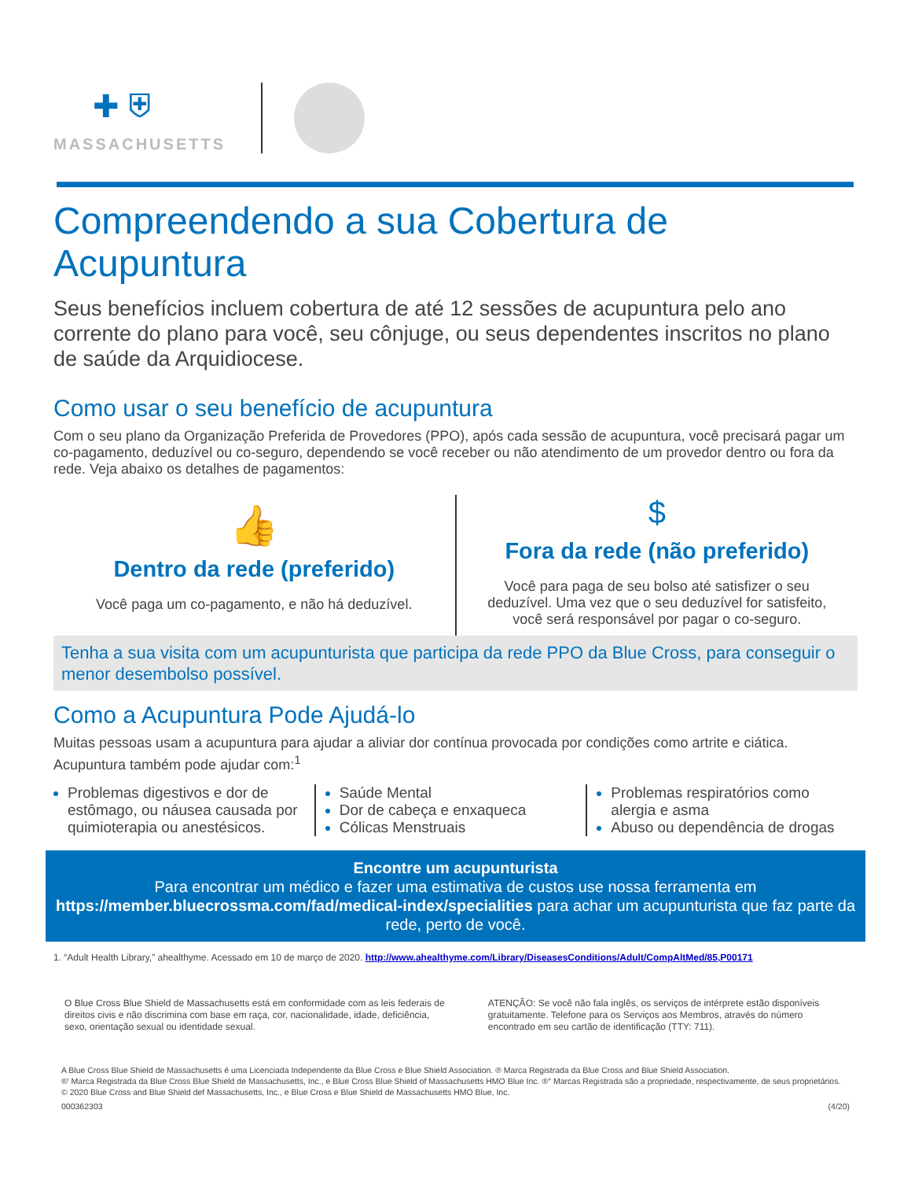✚ ⛨
MASSACHUSETTS
Compreendendo a sua Cobertura de Acupuntura
Seus benefícios incluem cobertura de até 12 sessões de acupuntura pelo ano corrente do plano para você, seu cônjuge, ou seus dependentes inscritos no plano de saúde da Arquidiocese.
Como usar o seu benefício de acupuntura
Com o seu plano da Organização Preferida de Provedores (PPO), após cada sessão de acupuntura, você precisará pagar um co-pagamento, deduzível ou co-seguro, dependendo se você receber ou não atendimento de um provedor dentro ou fora da rede. Veja abaixo os detalhes de pagamentos:
👍
Dentro da rede (preferido)
Você paga um co-pagamento, e não há deduzível.
$
Fora da rede (não preferido)
Você para paga de seu bolso até satisfizer o seu deduzível. Uma vez que o seu deduzível for satisfeito, você será responsável por pagar o co-seguro.
Tenha a sua visita com um acupunturista que participa da rede PPO da Blue Cross, para conseguir o menor desembolso possível.
Como a Acupuntura Pode Ajudá-lo
Muitas pessoas usam a acupuntura para ajudar a aliviar dor contínua provocada por condições como artrite e ciática. Acupuntura também pode ajudar com:<sup>1</sup>
Problemas digestivos e dor de estômago, ou náusea causada por quimioterapia ou anestésicos.
Saúde Mental
Dor de cabeça e enxaqueca
Cólicas Menstruais
Problemas respiratórios como alergia e asma
Abuso ou dependência de drogas
Encontre um acupunturista
Para encontrar um médico e fazer uma estimativa de custos use nossa ferramenta em https://member.bluecrossma.com/fad/medical-index/specialities para achar um acupunturista que faz parte da rede, perto de você.
1. “Adult Health Library,” ahealthyme. Acessado em 10 de março de 2020. http://www.ahealthyme.com/Library/DiseasesConditions/Adult/CompAltMed/85,P00171
O Blue Cross Blue Shield de Massachusetts está em conformidade com as leis federais de direitos civis e não discrimina com base em raça, cor, nacionalidade, idade, deficiência, sexo, orientação sexual ou identidade sexual.
ATENÇÃO: Se você não fala inglês, os serviços de intérprete estão disponíveis gratuitamente. Telefone para os Serviços aos Membros, através do número encontrado em seu cartão de identificação (TTY: 711).
A Blue Cross Blue Shield de Massachusetts é uma Licenciada Independente da Blue Cross e Blue Shield Association. ® Marca Registrada da Blue Cross and Blue Shield Association.
®′ Marca Registrada da Blue Cross Blue Shield de Massachusetts, Inc., e Blue Cross Blue Shield of Massachusetts HMO Blue Inc. ®′′ Marcas Registrada são a propriedade, respectivamente, de seus proprietários.
© 2020 Blue Cross and Blue Shield def Massachusetts, Inc., e Blue Cross e Blue Shield de Massachusetts HMO Blue, Inc.
000362303 (4/20)